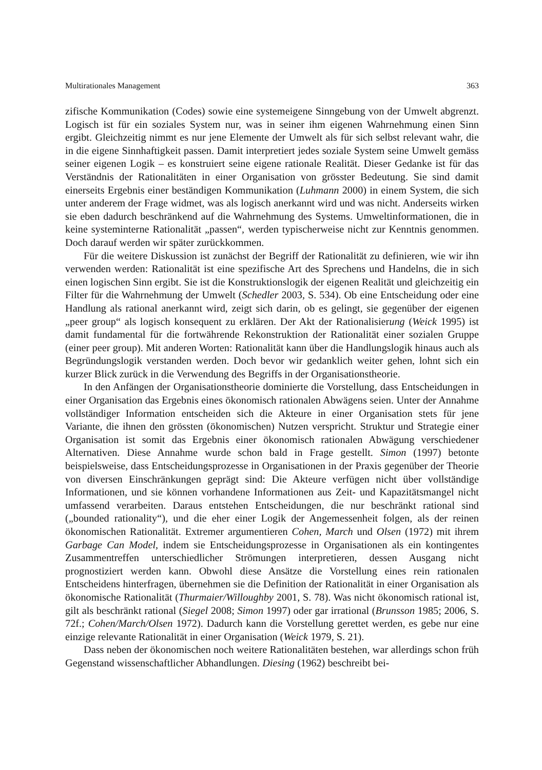Multirationales Management 363
zifische Kommunikation (Codes) sowie eine systemeigene Sinngebung von der Umwelt abgrenzt. Logisch ist für ein soziales System nur, was in seiner ihm eigenen Wahrnehmung einen Sinn ergibt. Gleichzeitig nimmt es nur jene Elemente der Umwelt als für sich selbst relevant wahr, die in die eigene Sinnhaftigkeit passen. Damit interpretiert jedes soziale System seine Umwelt gemäss seiner eigenen Logik – es konstruiert seine eigene rationale Realität. Dieser Gedanke ist für das Verständnis der Rationalitäten in einer Organisation von grösster Bedeutung. Sie sind damit einerseits Ergebnis einer beständigen Kommunikation (Luhmann 2000) in einem System, die sich unter anderem der Frage widmet, was als logisch anerkannt wird und was nicht. Anderseits wirken sie eben dadurch beschränkend auf die Wahrnehmung des Systems. Umweltinformationen, die in keine systeminterne Rationalität „passen“, werden typischerweise nicht zur Kenntnis genommen. Doch darauf werden wir später zurückkommen.
Für die weitere Diskussion ist zunächst der Begriff der Rationalität zu definieren, wie wir ihn verwenden werden: Rationalität ist eine spezifische Art des Sprechens und Handelns, die in sich einen logischen Sinn ergibt. Sie ist die Konstruktionslogik der eigenen Realität und gleichzeitig ein Filter für die Wahrnehmung der Umwelt (Schedler 2003, S. 534). Ob eine Entscheidung oder eine Handlung als rational anerkannt wird, zeigt sich darin, ob es gelingt, sie gegenüber der eigenen „peer group“ als logisch konsequent zu erklären. Der Akt der Rationalisierung (Weick 1995) ist damit fundamental für die fortwährende Rekonstruktion der Rationalität einer sozialen Gruppe (einer peer group). Mit anderen Worten: Rationalität kann über die Handlungslogik hinaus auch als Begründungslogik verstanden werden. Doch bevor wir gedanklich weiter gehen, lohnt sich ein kurzer Blick zurück in die Verwendung des Begriffs in der Organisationstheorie.
In den Anfängen der Organisationstheorie dominierte die Vorstellung, dass Entscheidungen in einer Organisation das Ergebnis eines ökonomisch rationalen Abwägens seien. Unter der Annahme vollständiger Information entscheiden sich die Akteure in einer Organisation stets für jene Variante, die ihnen den grössten (ökonomischen) Nutzen verspricht. Struktur und Strategie einer Organisation ist somit das Ergebnis einer ökonomisch rationalen Abwägung verschiedener Alternativen. Diese Annahme wurde schon bald in Frage gestellt. Simon (1997) betonte beispielsweise, dass Entscheidungsprozesse in Organisationen in der Praxis gegenüber der Theorie von diversen Einschränkungen geprägt sind: Die Akteure verfügen nicht über vollständige Informationen, und sie können vorhandene Informationen aus Zeit- und Kapazitätsmangel nicht umfassend verarbeiten. Daraus entstehen Entscheidungen, die nur beschränkt rational sind („bounded rationality“), und die eher einer Logik der Angemessenheit folgen, als der reinen ökonomischen Rationalität. Extremer argumentieren Cohen, March und Olsen (1972) mit ihrem Garbage Can Model, indem sie Entscheidungsprozesse in Organisationen als ein kontingentes Zusammentreffen unterschiedlicher Strömungen interpretieren, dessen Ausgang nicht prognostiziert werden kann. Obwohl diese Ansätze die Vorstellung eines rein rationalen Entscheidens hinterfragen, übernehmen sie die Definition der Rationalität in einer Organisation als ökonomische Rationalität (Thurmaier/Willoughby 2001, S. 78). Was nicht ökonomisch rational ist, gilt als beschränkt rational (Siegel 2008; Simon 1997) oder gar irrational (Brunsson 1985; 2006, S. 72f.; Cohen/March/Olsen 1972). Dadurch kann die Vorstellung gerettet werden, es gebe nur eine einzige relevante Rationalität in einer Organisation (Weick 1979, S. 21).
Dass neben der ökonomischen noch weitere Rationalitäten bestehen, war allerdings schon früh Gegenstand wissenschaftlicher Abhandlungen. Diesing (1962) beschreibt bei-